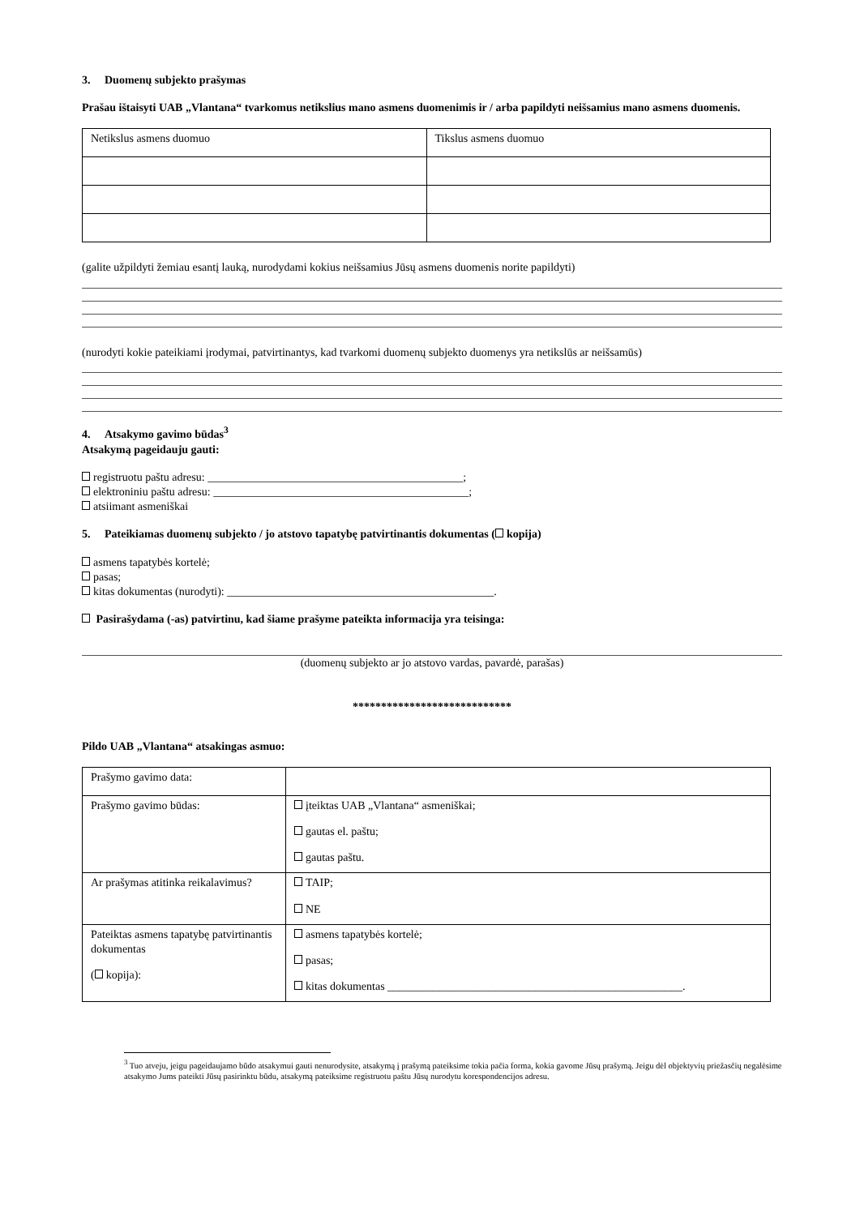3. Duomenų subjekto prašymas
Prašau ištaisyti UAB „Vlantana“ tvarkomus netikslius mano asmens duomenimis ir / arba papildyti neišsamius mano asmens duomenis.
| Netikslus asmens duomuo | Tikslus asmens duomuo |
(galite užpildyti žemiau esantį lauką, nurodydami kokius neišsamius Jūsų asmens duomenis norite papildyti)
(nurodyti kokie pateikiami įrodymai, patvirtinantys, kad tvarkomi duomenų subjekto duomenys yra netikslūs ar neišsamūs)
4. Atsakymo gavimo būdas<sup>3</sup>
Atsakymą pageidauju gauti:
registruotu paštu adresu: _____________________________________________;
elektroniniu paštu adresu: _____________________________________________;
atsiimant asmeniškai
5. Pateikiamas duomenų subjekto / jo atstovo tapatybę patvirtinantis dokumentas ( kopija)
asmens tapatybės kortelė;
pasas;
kitas dokumentas (nurodyti): _______________________________________________.
Pasirašydama (-as) patvirtinu, kad šiame prašyme pateikta informacija yra teisinga:
(duomenų subjekto ar jo atstovo vardas, pavardė, parašas)
****************************
Pildo UAB „Vlantana“ atsakingas asmuo:
| Prašymo gavimo data: | |
| Prašymo gavimo būdas: | įteiktas UAB „Vlantana“ asmeniškai; gautas el. paštu; gautas paštu. |
| Ar prašymas atitinka reikalavimus? | TAIP; NE |
| Pateiktas asmens tapatybę patvirtinantis dokumentas ( kopija): | asmens tapatybės kortelė; pasas; kitas dokumentas ____________________________________________________. |
<sup>3</sup> Tuo atveju, jeigu pageidaujamo būdo atsakymui gauti nenurodysite, atsakymą į prašymą pateiksime tokia pačia forma, kokia gavome Jūsų prašymą. Jeigu dėl objektyvių priežasčių negalėsime atsakymo Jums pateikti Jūsų pasirinktu būdu, atsakymą pateiksime registruotu paštu Jūsų nurodytu korespondencijos adresu.